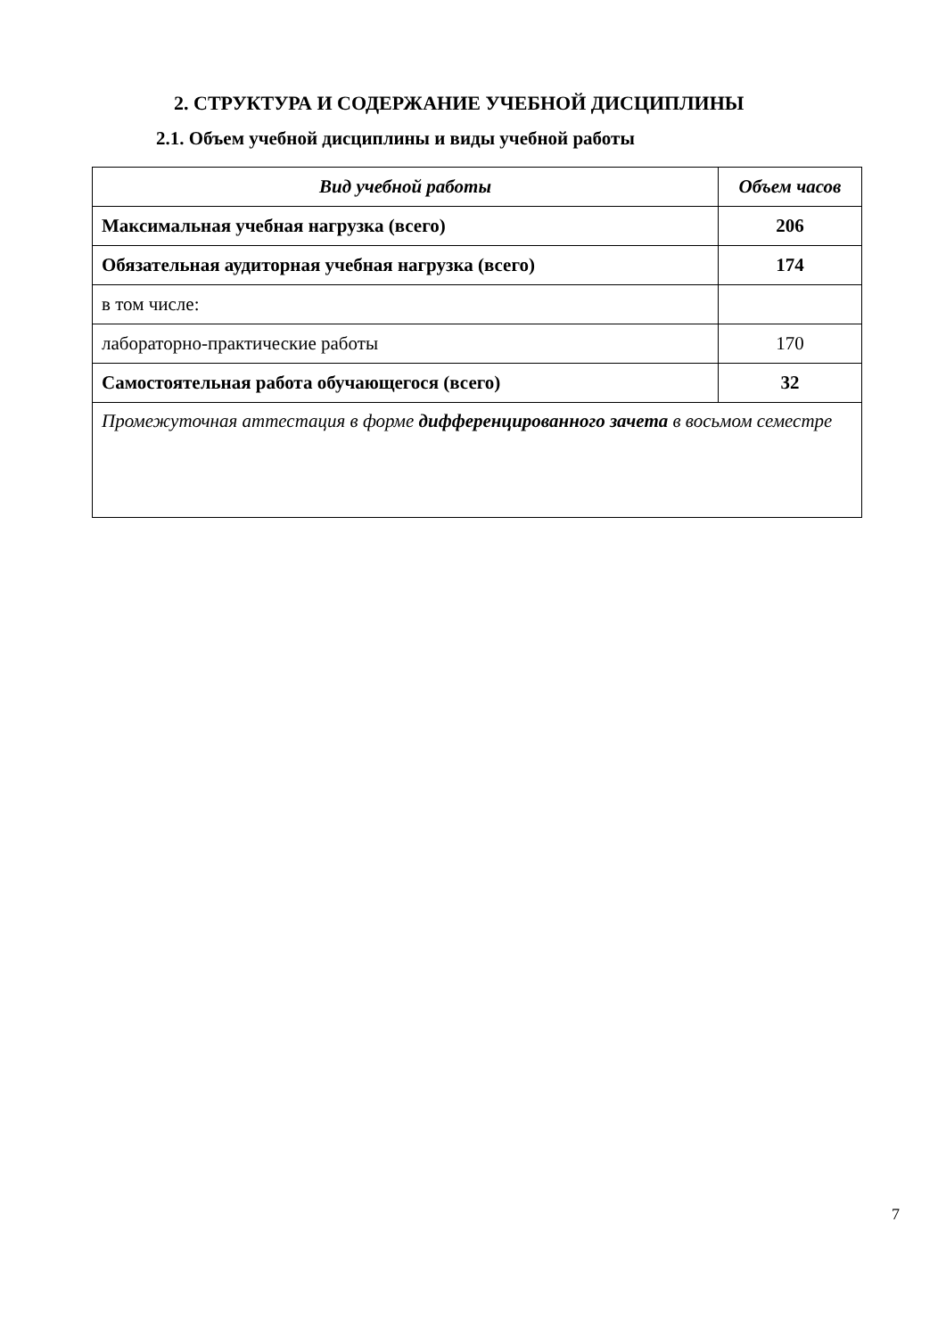2. СТРУКТУРА И СОДЕРЖАНИЕ УЧЕБНОЙ ДИСЦИПЛИНЫ
2.1. Объем учебной дисциплины и виды учебной работы
| Вид учебной работы | Объем часов |
| --- | --- |
| Максимальная учебная нагрузка (всего) | 206 |
| Обязательная аудиторная учебная нагрузка (всего) | 174 |
| в том числе: | |
| лабораторно-практические работы | 170 |
| Самостоятельная работа обучающегося (всего) | 32 |
| Промежуточная аттестация в форме дифференцированного зачета в восьмом семестре | |
7